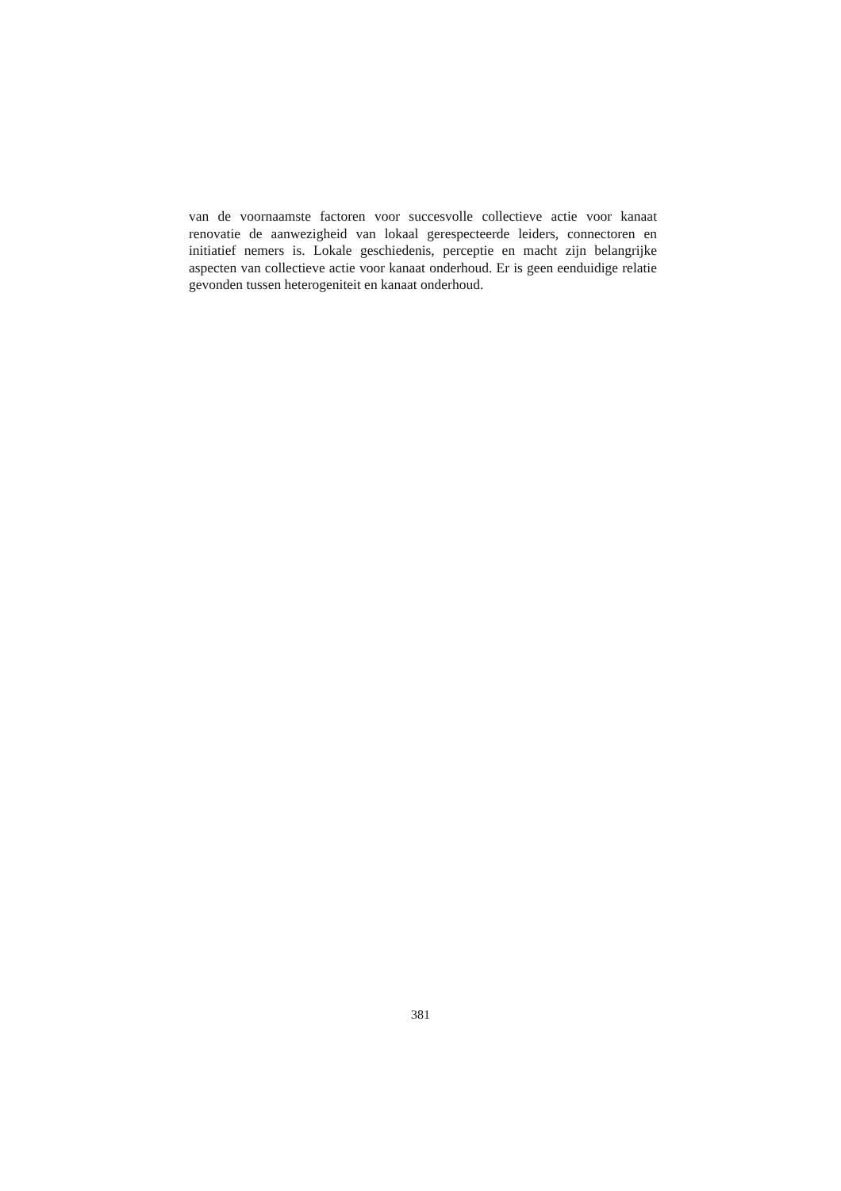van de voornaamste factoren voor succesvolle collectieve actie voor kanaat renovatie de aanwezigheid van lokaal gerespecteerde leiders, connectoren en initiatief nemers is. Lokale geschiedenis, perceptie en macht zijn belangrijke aspecten van collectieve actie voor kanaat onderhoud. Er is geen eenduidige relatie gevonden tussen heterogeniteit en kanaat onderhoud.
381